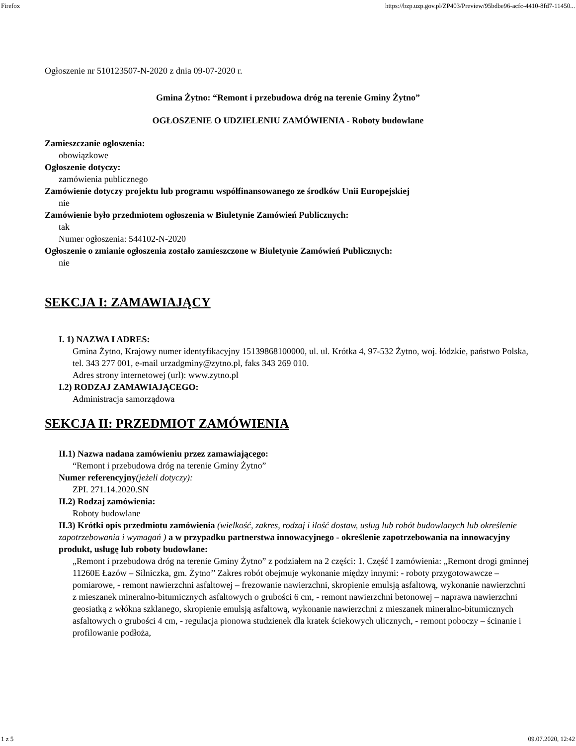Firefox https://bzp.uzp.gov.pl/ZP403/Preview/95bdbe96-acfc-4410-8fd7-11450...
Ogłoszenie nr 510123507-N-2020 z dnia 09-07-2020 r.
Gmina Żytno: “Remont i przebudowa dróg na terenie Gminy Żytno”
OGŁOSZENIE O UDZIELENIU ZAMÓWIENIA - Roboty budowlane
Zamieszczanie ogłoszenia:
obowiązkowe
Ogłoszenie dotyczy:
zamówienia publicznego
Zamówienie dotyczy projektu lub programu współfinansowanego ze środków Unii Europejskiej
nie
Zamówienie było przedmiotem ogłoszenia w Biuletynie Zamówień Publicznych:
tak
Numer ogłoszenia: 544102-N-2020
Ogłoszenie o zmianie ogłoszenia zostało zamieszczone w Biuletynie Zamówień Publicznych:
nie
SEKCJA I: ZAMAWIAJĄCY
I. 1) NAZWA I ADRES:
Gmina Żytno, Krajowy numer identyfikacyjny 15139868100000, ul. ul. Krótka 4, 97-532 Żytno, woj. łódzkie, państwo Polska, tel. 343 277 001, e-mail urzadgminy@zytno.pl, faks 343 269 010.
Adres strony internetowej (url): www.zytno.pl
I.2) RODZAJ ZAMAWIAJĄCEGO:
Administracja samorządowa
SEKCJA II: PRZEDMIOT ZAMÓWIENIA
II.1) Nazwa nadana zamówieniu przez zamawiającego:
“Remont i przebudowa dróg na terenie Gminy Żytno”
Numer referencyjny(jeżeli dotyczy):
ZPI. 271.14.2020.SN
II.2) Rodzaj zamówienia:
Roboty budowlane
II.3) Krótki opis przedmiotu zamówienia (wielkość, zakres, rodzaj i ilość dostaw, usług lub robót budowlanych lub określenie zapotrzebowania i wymagań ) a w przypadku partnerstwa innowacyjnego - określenie zapotrzebowania na innowacyjny produkt, usługę lub roboty budowlane:
„Remont i przebudowa dróg na terenie Gminy Żytno” z podziałem na 2 części: 1. Część I zamówienia: „Remont drogi gminnej 11260E Łazów – Silniczka, gm. Żytno’’ Zakres robót obejmuje wykonanie między innymi: - roboty przygotowawcze – pomiarowe, - remont nawierzchni asfaltowej – frezowanie nawierzchni, skropienie emulsją asfaltową, wykonanie nawierzchni z mieszanek mineralno-bitumicznych asfaltowych o grubości 6 cm, - remont nawierzchni betonowej – naprawa nawierzchni geosiatką z włókna szklanego, skropienie emulsją asfaltową, wykonanie nawierzchni z mieszanek mineralno-bitumicznych asfaltowych o grubości 4 cm, - regulacja pionowa studzienek dla kratek ściekowych ulicznych, - remont poboczy – ścinanie i profilowanie podłoża,
1 z 5 09.07.2020, 12:42